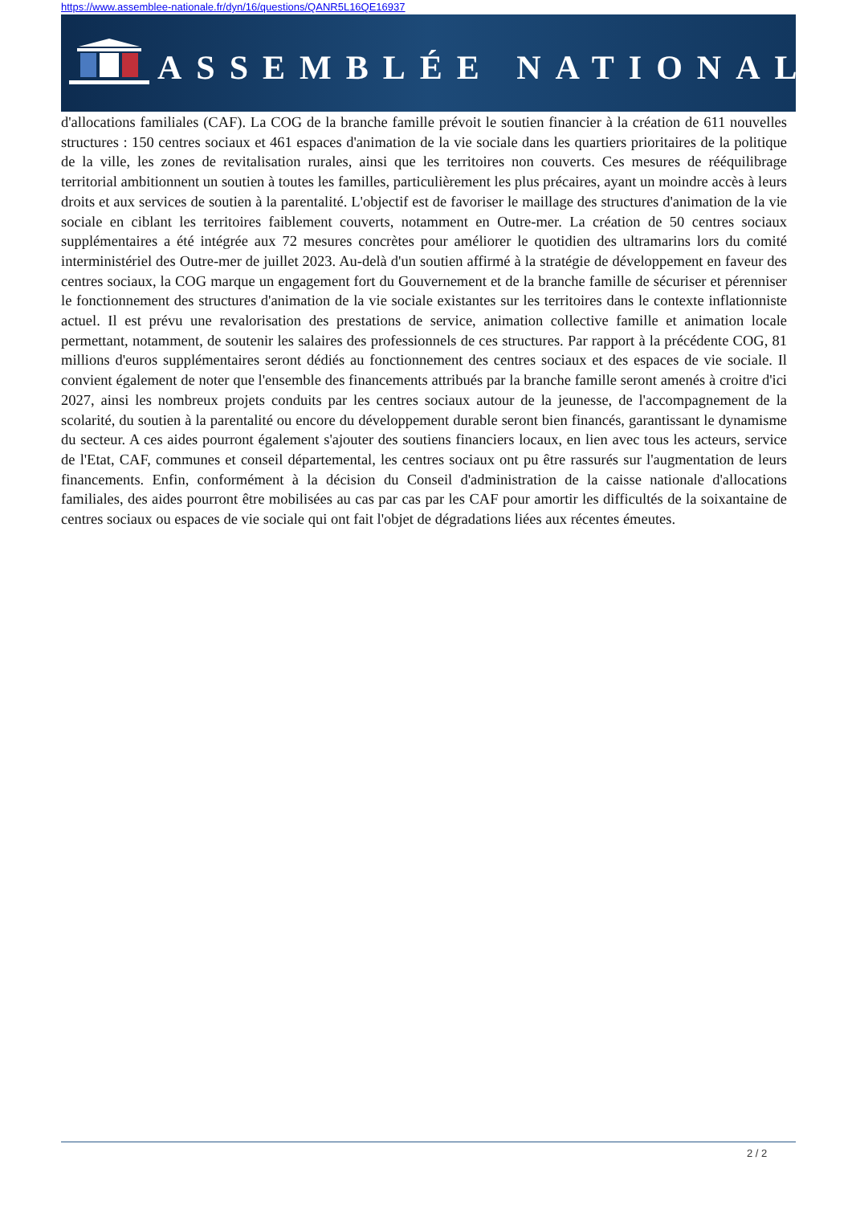https://www.assemblee-nationale.fr/dyn/16/questions/QANR5L16QE16937
ASSEMBLÉE NATIONALE
d'allocations familiales (CAF). La COG de la branche famille prévoit le soutien financier à la création de 611 nouvelles structures : 150 centres sociaux et 461 espaces d'animation de la vie sociale dans les quartiers prioritaires de la politique de la ville, les zones de revitalisation rurales, ainsi que les territoires non couverts. Ces mesures de rééquilibrage territorial ambitionnent un soutien à toutes les familles, particulièrement les plus précaires, ayant un moindre accès à leurs droits et aux services de soutien à la parentalité. L'objectif est de favoriser le maillage des structures d'animation de la vie sociale en ciblant les territoires faiblement couverts, notamment en Outre-mer. La création de 50 centres sociaux supplémentaires a été intégrée aux 72 mesures concrètes pour améliorer le quotidien des ultramarins lors du comité interministériel des Outre-mer de juillet 2023. Au-delà d'un soutien affirmé à la stratégie de développement en faveur des centres sociaux, la COG marque un engagement fort du Gouvernement et de la branche famille de sécuriser et pérenniser le fonctionnement des structures d'animation de la vie sociale existantes sur les territoires dans le contexte inflationniste actuel. Il est prévu une revalorisation des prestations de service, animation collective famille et animation locale permettant, notamment, de soutenir les salaires des professionnels de ces structures. Par rapport à la précédente COG, 81 millions d'euros supplémentaires seront dédiés au fonctionnement des centres sociaux et des espaces de vie sociale. Il convient également de noter que l'ensemble des financements attribués par la branche famille seront amenés à croitre d'ici 2027, ainsi les nombreux projets conduits par les centres sociaux autour de la jeunesse, de l'accompagnement de la scolarité, du soutien à la parentalité ou encore du développement durable seront bien financés, garantissant le dynamisme du secteur. A ces aides pourront également s'ajouter des soutiens financiers locaux, en lien avec tous les acteurs, service de l'Etat, CAF, communes et conseil départemental, les centres sociaux ont pu être rassurés sur l'augmentation de leurs financements. Enfin, conformément à la décision du Conseil d'administration de la caisse nationale d'allocations familiales, des aides pourront être mobilisées au cas par cas par les CAF pour amortir les difficultés de la soixantaine de centres sociaux ou espaces de vie sociale qui ont fait l'objet de dégradations liées aux récentes émeutes.
2 / 2